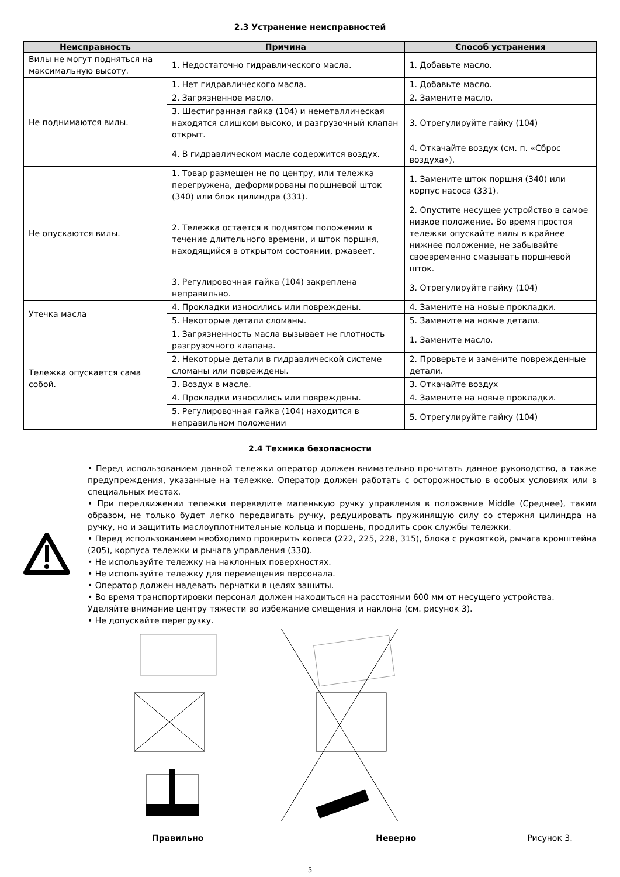2.3 Устранение неисправностей
| Неисправность | Причина | Способ устранения |
| --- | --- | --- |
| Вилы не могут подняться на максимальную высоту. | 1. Недостаточно гидравлического масла. | 1. Добавьте масло. |
| Не поднимаются вилы. | 1. Нет гидравлического масла. | 1. Добавьте масло. |
| | 2. Загрязненное масло. | 2. Замените масло. |
| | 3. Шестигранная гайка (104) и неметаллическая находятся слишком высоко, и разгрузочный клапан открыт. | 3. Отрегулируйте гайку (104) |
| | 4. В гидравлическом масле содержится воздух. | 4. Откачайте воздух (см. п. «Сброс воздуха»). |
| Не опускаются вилы. | 1. Товар размещен не по центру, или тележка перегружена, деформированы поршневой шток (340) или блок цилиндра (331). | 1. Замените шток поршня (340) или корпус насоса (331). |
| | 2. Тележка остается в поднятом положении в течение длительного времени, и шток поршня, находящийся в открытом состоянии, ржавеет. | 2. Опустите несущее устройство в самое низкое положение. Во время простоя тележки опускайте вилы в крайнее нижнее положение, не забывайте своевременно смазывать поршневой шток. |
| | 3. Регулировочная гайка (104) закреплена неправильно. | 3. Отрегулируйте гайку (104) |
| Утечка масла | 4. Прокладки износились или повреждены. | 4. Замените на новые прокладки. |
| | 5. Некоторые детали сломаны. | 5. Замените на новые детали. |
| Тележка опускается сама собой. | 1. Загрязненность масла вызывает не плотность разгрузочного клапана. | 1. Замените масло. |
| | 2. Некоторые детали в гидравлической системе сломаны или повреждены. | 2. Проверьте и замените поврежденные детали. |
| | 3. Воздух в масле. | 3. Откачайте воздух |
| | 4. Прокладки износились или повреждены. | 4. Замените на новые прокладки. |
| | 5. Регулировочная гайка (104) находится в неправильном положении | 5. Отрегулируйте гайку (104) |
2.4 Техника безопасности
• Перед использованием данной тележки оператор должен внимательно прочитать данное руководство, а также предупреждения, указанные на тележке. Оператор должен работать с осторожностью в особых условиях или в специальных местах.
• При передвижении тележки переведите маленькую ручку управления в положение Middle (Среднее), таким образом, не только будет легко передвигать ручку, редуцировать пружинящую силу со стержня цилиндра на ручку, но и защитить маслоуплотнительные кольца и поршень, продлить срок службы тележки.
• Перед использованием необходимо проверить колеса (222, 225, 228, 315), блока с рукояткой, рычага кронштейна (205), корпуса тележки и рычага управления (330).
• Не используйте тележку на наклонных поверхностях.
• Не используйте тележку для перемещения персонала.
• Оператор должен надевать перчатки в целях защиты.
• Во время транспортировки персонал должен находиться на расстоянии 600 мм от несущего устройства.
Уделяйте внимание центру тяжести во избежание смещения и наклона (см. рисунок 3).
• Не допускайте перегрузку.
Правильно Неверно Рисунок 3.
5